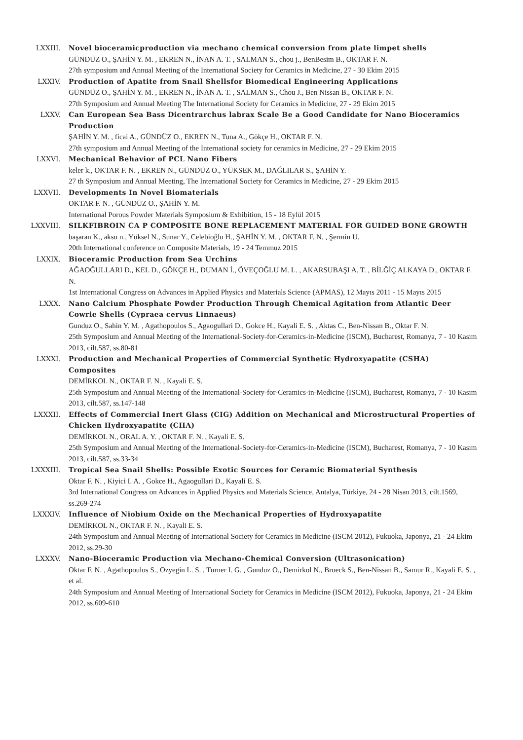LXXIII. Novel bioceramicproduction via mechano chemical conversion from plate limpet shells
GÜNDÜZ O., ŞAHİN Y. M. , EKREN N., İNAN A. T. , SALMAN S., chou j., BenBesim B., OKTAR F. N.
27th symposium and Annual Meeting of the International Society for Ceramics in Medicine, 27 - 30 Ekim 2015
LXXIV. Production of Apatite from Snail Shellsfor Biomedical Engineering Applications
GÜNDÜZ O., ŞAHİN Y. M. , EKREN N., İNAN A. T. , SALMAN S., Chou J., Ben Nissan B., OKTAR F. N.
27th Symposium and Annual Meeting The International Society for Ceramics in Medicine, 27 - 29 Ekim 2015
LXXV. Can European Sea Bass Dicentrarchus labrax Scale Be a Good Candidate for Nano Bioceramics Production
ŞAHİN Y. M. , ficai A., GÜNDÜZ O., EKREN N., Tuna A., Gökçe H., OKTAR F. N.
27th symposium and Annual Meeting of the International society for ceramics in Medicine, 27 - 29 Ekim 2015
LXXVI. Mechanical Behavior of PCL Nano Fibers
keler k., OKTAR F. N. , EKREN N., GÜNDÜZ O., YÜKSEK M., DAĞLILAR S., ŞAHİN Y.
27 th Symposium and Annual Meeting, The International Society for Ceramics in Medicine, 27 - 29 Ekim 2015
LXXVII. Developments In Novel Biomaterials
OKTAR F. N. , GÜNDÜZ O., ŞAHİN Y. M.
International Porous Powder Materials Symposium & Exhibition, 15 - 18 Eylül 2015
LXXVIII. SILKFIBROIN CA P COMPOSITE BONE REPLACEMENT MATERIAL FOR GUIDED BONE GROWTH
başaran K., aksu n., Yüksel N., Sunar Y., Celebioğlu H., ŞAHİN Y. M. , OKTAR F. N. , Şermin U.
20th International conference on Composite Materials, 19 - 24 Temmuz 2015
LXXIX. Bioceramic Production from Sea Urchins
AĞAOĞULLARI D., KEL D., GÖKÇE H., DUMAN İ., ÖVEÇOĞLU M. L. , AKARSUBAŞI A. T. , BİLĞİÇ ALKAYA D., OKTAR F. N.
1st International Congress on Advances in Applied Physics and Materials Science (APMAS), 12 Mayıs 2011 - 15 Mayıs 2015
LXXX. Nano Calcium Phosphate Powder Production Through Chemical Agitation from Atlantic Deer Cowrie Shells (Cypraea cervus Linnaeus)
Gunduz O., Sahin Y. M. , Agathopoulos S., Agaogullari D., Gokce H., Kayali E. S. , Aktas C., Ben-Nissan B., Oktar F. N.
25th Symposium and Annual Meeting of the International-Society-for-Ceramics-in-Medicine (ISCM), Bucharest, Romanya, 7 - 10 Kasım 2013, cilt.587, ss.80-81
LXXXI. Production and Mechanical Properties of Commercial Synthetic Hydroxyapatite (CSHA) Composites
DEMİRKOL N., OKTAR F. N. , Kayali E. S.
25th Symposium and Annual Meeting of the International-Society-for-Ceramics-in-Medicine (ISCM), Bucharest, Romanya, 7 - 10 Kasım 2013, cilt.587, ss.147-148
LXXXII. Effects of Commercial Inert Glass (CIG) Addition on Mechanical and Microstructural Properties of Chicken Hydroxyapatite (CHA)
DEMİRKOL N., ORAL A. Y. , OKTAR F. N. , Kayali E. S.
25th Symposium and Annual Meeting of the International-Society-for-Ceramics-in-Medicine (ISCM), Bucharest, Romanya, 7 - 10 Kasım 2013, cilt.587, ss.33-34
LXXXIII. Tropical Sea Snail Shells: Possible Exotic Sources for Ceramic Biomaterial Synthesis
Oktar F. N. , Kiyici I. A. , Gokce H., Agaogullari D., Kayali E. S.
3rd International Congress on Advances in Applied Physics and Materials Science, Antalya, Türkiye, 24 - 28 Nisan 2013, cilt.1569, ss.269-274
LXXXIV. Influence of Niobium Oxide on the Mechanical Properties of Hydroxyapatite
DEMİRKOL N., OKTAR F. N. , Kayali E. S.
24th Symposium and Annual Meeting of International Society for Ceramics in Medicine (ISCM 2012), Fukuoka, Japonya, 21 - 24 Ekim 2012, ss.29-30
LXXXV. Nano-Bioceramic Production via Mechano-Chemical Conversion (Ultrasonication)
Oktar F. N. , Agathopoulos S., Ozyegin L. S. , Turner I. G. , Gunduz O., Demirkol N., Brueck S., Ben-Nissan B., Samur R., Kayali E. S. , et al.
24th Symposium and Annual Meeting of International Society for Ceramics in Medicine (ISCM 2012), Fukuoka, Japonya, 21 - 24 Ekim 2012, ss.609-610